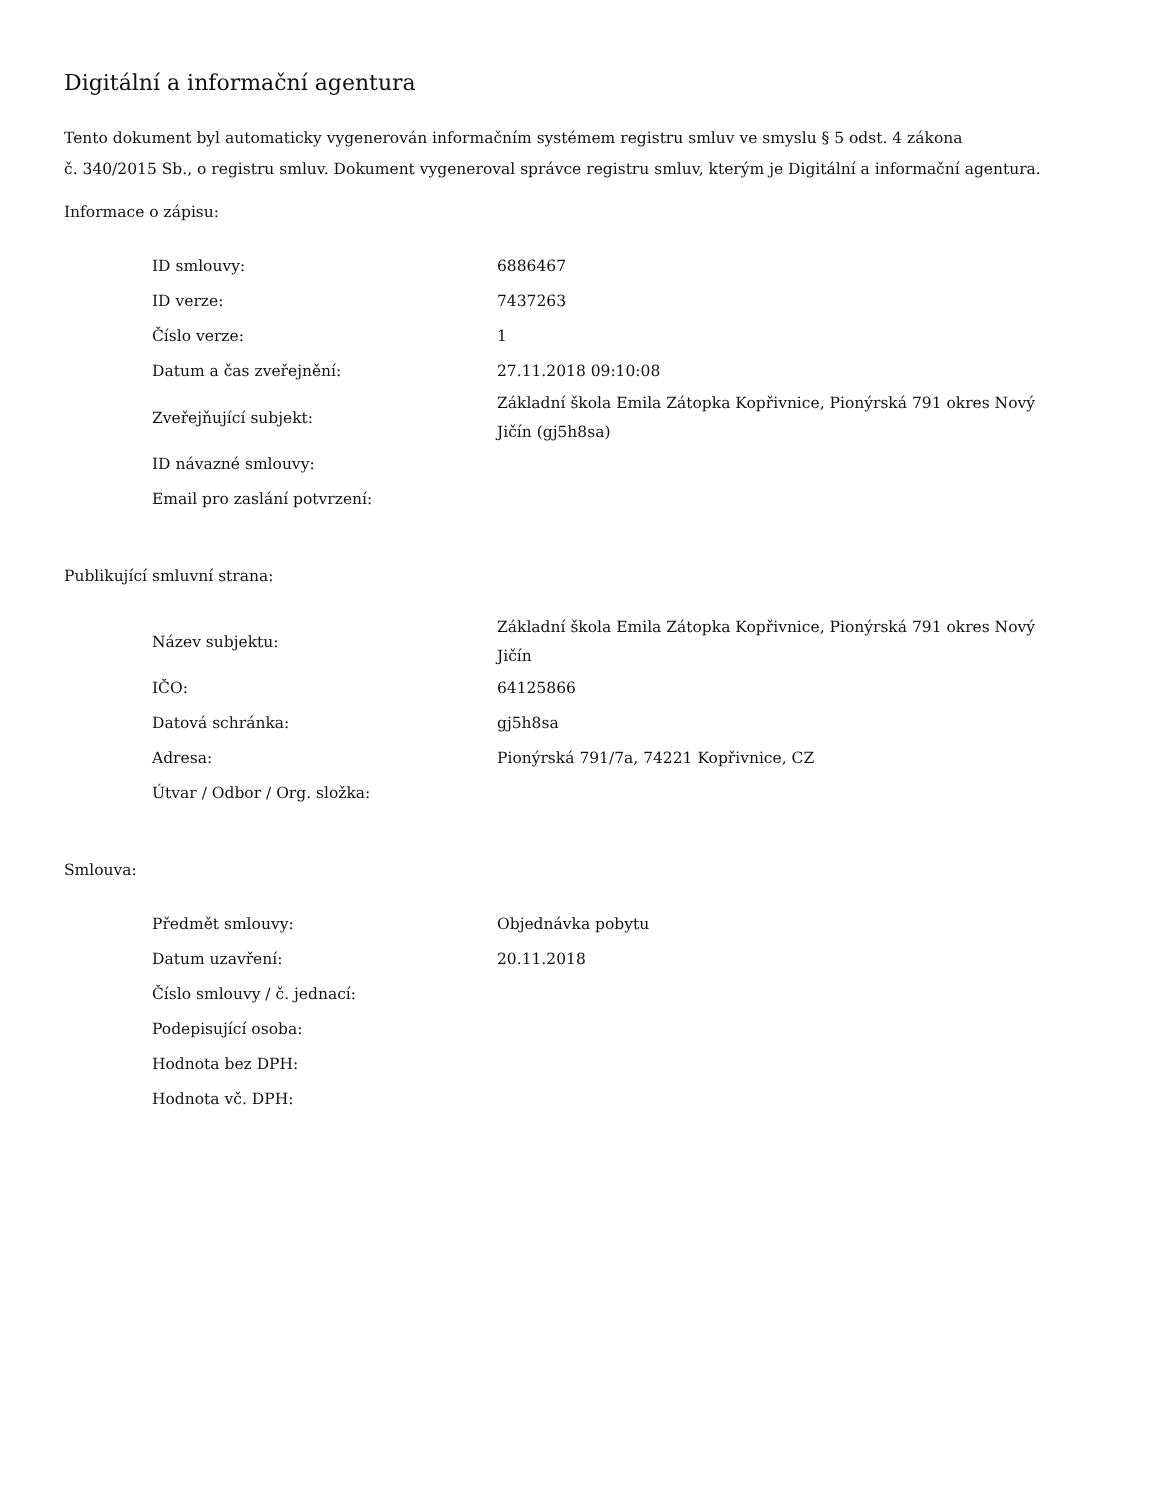Digitální a informační agentura
Tento dokument byl automaticky vygenerován informačním systémem registru smluv ve smyslu § 5 odst. 4 zákona
č. 340/2015 Sb., o registru smluv. Dokument vygeneroval správce registru smluv, kterým je Digitální a informační agentura.
Informace o zápisu:
| ID smlouvy: | 6886467 |
| ID verze: | 7437263 |
| Číslo verze: | 1 |
| Datum a čas zveřejnění: | 27.11.2018 09:10:08 |
| Zveřejňující subjekt: | Základní škola Emila Zátopka Kopřivnice, Pionýrská 791 okres Nový Jičín (gj5h8sa) |
| ID návazné smlouvy: | |
| Email pro zaslání potvrzení: | |
Publikující smluvní strana:
| Název subjektu: | Základní škola Emila Zátopka Kopřivnice, Pionýrská 791 okres Nový Jičín |
| IČO: | 64125866 |
| Datová schránka: | gj5h8sa |
| Adresa: | Pionýrská 791/7a, 74221 Kopřivnice, CZ |
| Útvar / Odbor / Org. složka: | |
Smlouva:
| Předmět smlouvy: | Objednávka pobytu |
| Datum uzavření: | 20.11.2018 |
| Číslo smlouvy / č. jednací: | |
| Podepisující osoba: | |
| Hodnota bez DPH: | |
| Hodnota vč. DPH: | |